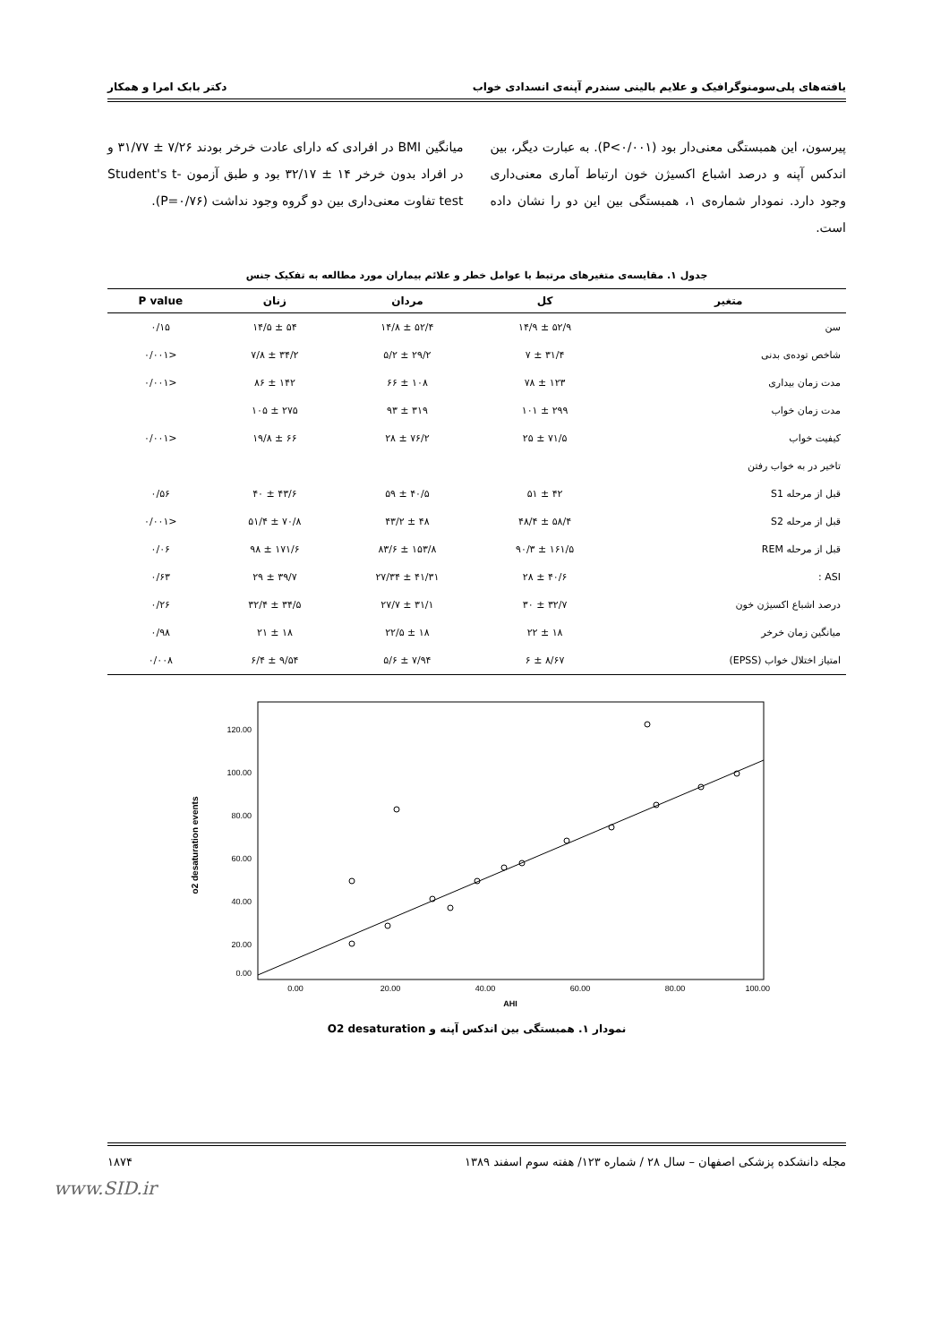یافته‌های پلی‌سومنوگرافیک و علایم بالینی سندرم آپنه‌ی انسدادی خواب دکتر بابک امرا و همکار
پیرسون، این همبستگی معنی‌دار بود (P<۰/۰۰۱). به عبارت دیگر، بین اندکس آپنه و درصد اشباع اکسیژن خون ارتباط آماری معنی‌داری وجود دارد. نمودار شماره‌ی ۱، همبستگی بین این دو را نشان داده است.
میانگین BMI در افرادی که دارای عادت خرخر بودند ۷/۲۶ ± ۳۱/۷۷ و در افراد بدون خرخر ۱۴ ± ۳۲/۱۷ بود و طبق آزمون Student's t-test تفاوت معنی‌داری بین دو گروه وجود نداشت (P=۰/۷۶).
جدول ۱. مقایسه‌ی متغیرهای مرتبط با عوامل خطر و علائم بیماران مورد مطالعه به تفکیک جنس
| متغیر | کل | مردان | زنان | P value |
| --- | --- | --- | --- | --- |
| سن | ۵۲/۹ ± ۱۴/۹ | ۵۲/۴ ± ۱۴/۸ | ۵۴ ± ۱۴/۵ | ۰/۱۵ |
| شاخص توده‌ی بدنی | ۳۱/۴ ± ۷ | ۲۹/۲ ± ۵/۲ | ۳۴/۲ ± ۷/۸ | <۰/۰۰۱ |
| مدت زمان بیداری | ۱۲۳ ± ۷۸ | ۱۰۸ ± ۶۶ | ۱۴۲ ± ۸۶ | <۰/۰۰۱ |
| مدت زمان خواب | ۲۹۹ ± ۱۰۱ | ۳۱۹ ± ۹۳ | ۲۷۵ ± ۱۰۵ | |
| کیفیت خواب | ۷۱/۵ ± ۲۵ | ۷۶/۲ ± ۲۸ | ۶۶ ± ۱۹/۸ | <۰/۰۰۱ |
| تاخیر در به خواب رفتن | | | | |
| قبل از مرحله S1 | ۴۲ ± ۵۱ | ۴۰/۵ ± ۵۹ | ۴۳/۶ ± ۴۰ | ۰/۵۶ |
| قبل از مرحله S2 | ۵۸/۴ ± ۴۸/۴ | ۴۸ ± ۴۳/۲ | ۷۰/۸ ± ۵۱/۴ | <۰/۰۰۱ |
| قبل از مرحله REM | ۱۶۱/۵ ± ۹۰/۳ | ۱۵۳/۸ ± ۸۳/۶ | ۱۷۱/۶ ± ۹۸ | ۰/۰۶ |
| ASI : | ۴۰/۶ ± ۲۸ | ۴۱/۳۱ ± ۲۷/۳۴ | ۳۹/۷ ± ۲۹ | ۰/۶۳ |
| درصد اشباع اکسیژن خون | ۳۲/۷ ± ۳۰ | ۳۱/۱ ± ۲۷/۷ | ۳۴/۵ ± ۳۲/۴ | ۰/۲۶ |
| میانگین زمان خرخر | ۱۸ ± ۲۲ | ۱۸ ± ۲۲/۵ | ۱۸ ± ۲۱ | ۰/۹۸ |
| امتیاز اختلال خواب (EPSS) | ۸/۶۷ ± ۶ | ۷/۹۴ ± ۵/۶ | ۹/۵۴ ± ۶/۴ | ۰/۰۰۸ |
o2 desaturation events
120.00
100.00
80.00
60.00
40.00
20.00
0.00
0.00
20.00
40.00
60.00
80.00
100.00
AHI
نمودار ۱. همبستگی بین اندکس آپنه و O2 desaturation
مجله دانشکده پزشکی اصفهان – سال ۲۸ / شماره ۱۲۳/ هفته سوم اسفند ۱۳۸۹ ۱۸۷۴
www.SID.ir